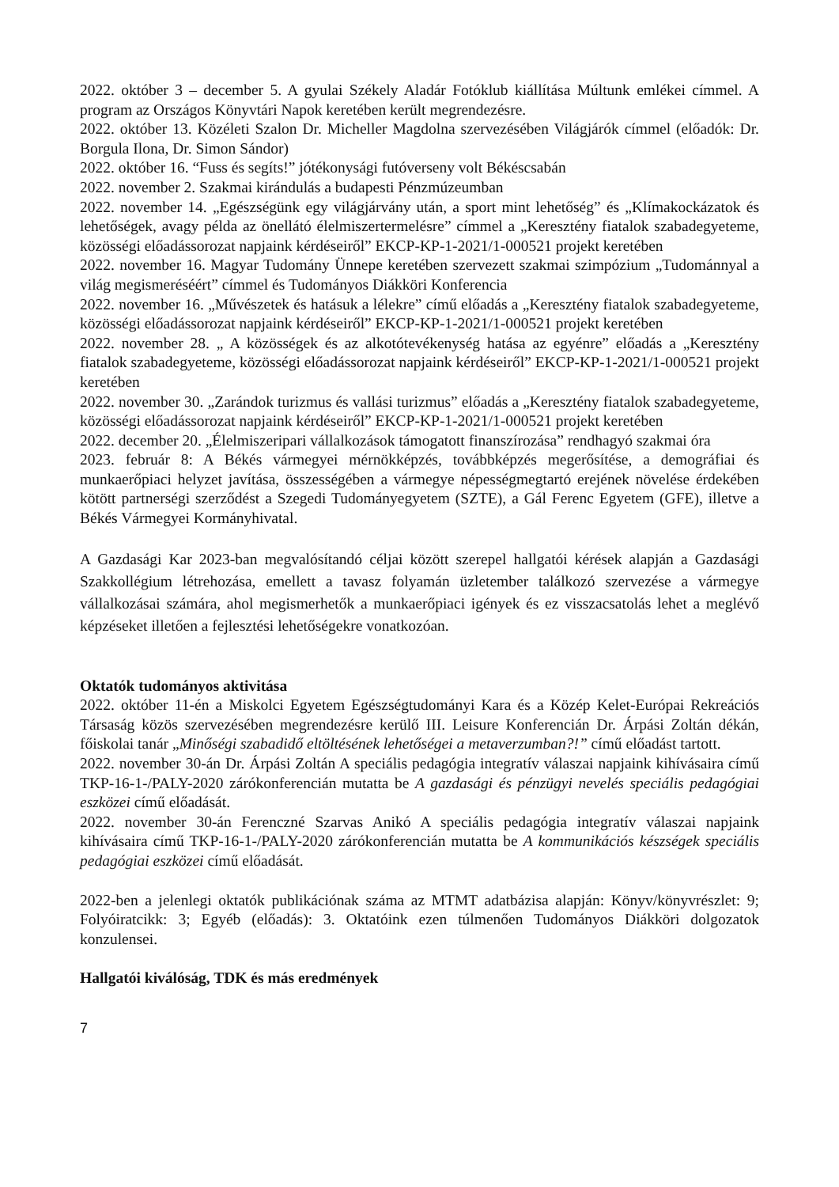2022. október 3 – december 5. A gyulai Székely Aladár Fotóklub kiállítása Múltunk emlékei címmel. A program az Országos Könyvtári Napok keretében került megrendezésre.
2022. október 13. Közéleti Szalon Dr. Micheller Magdolna szervezésében Világjárók címmel (előadók: Dr. Borgula Ilona, Dr. Simon Sándor)
2022. október 16. “Fuss és segíts!” jótékonysági futóverseny volt Békéscsabán
2022. november 2. Szakmai kirándulás a budapesti Pénzmúzeumban
2022. november 14. „Egészségünk egy világjárvány után, a sport mint lehetőség” és „Klímakockázatok és lehetőségek, avagy példa az önellátó élelmiszertermelésre” címmel a „Keresztény fiatalok szabadegyeteme, közösségi előadássorozat napjaink kérdéseiről” EKCP-KP-1-2021/1-000521 projekt keretében
2022. november 16. Magyar Tudomány Ünnepe keretében szervezett szakmai szimpózium „Tudománnyal a világ megismeréséért” címmel és Tudományos Diákköri Konferencia
2022. november 16. „Művészetek és hatásuk a lélekre” című előadás a „Keresztény fiatalok szabadegyeteme, közösségi előadássorozat napjaink kérdéseiről” EKCP-KP-1-2021/1-000521 projekt keretében
2022. november 28. „ A közösségek és az alkotótevékenység hatása az egyénre” előadás a „Keresztény fiatalok szabadegyeteme, közösségi előadássorozat napjaink kérdéseiről” EKCP-KP-1-2021/1-000521 projekt keretében
2022. november 30. „Zarándok turizmus és vallási turizmus” előadás a „Keresztény fiatalok szabadegyeteme, közösségi előadássorozat napjaink kérdéseiről” EKCP-KP-1-2021/1-000521 projekt keretében
2022. december 20. „Élelmiszeripari vállalkozások támogatott finanszírozása” rendhagyó szakmai óra
2023. február 8: A Békés vármegyei mérnökképzés, továbbképzés megerősítése, a demográfiai és munkaerőpiaci helyzet javítása, összességében a vármegye népességmegtartó erejének növelése érdekében kötött partnerségi szerződést a Szegedi Tudományegyetem (SZTE), a Gál Ferenc Egyetem (GFE), illetve a Békés Vármegyei Kormányhivatal.
A Gazdasági Kar 2023-ban megvalósítandó céljai között szerepel hallgatói kérések alapján a Gazdasági Szakkollégium létrehozása, emellett a tavasz folyamán üzletember találkozó szervezése a vármegye vállalkozásai számára, ahol megismerhetők a munkaerőpiaci igények és ez visszacsatolás lehet a meglévő képzéseket illetően a fejlesztési lehetőségekre vonatkozóan.
Oktatók tudományos aktivitása
2022. október 11-én a Miskolci Egyetem Egészségtudományi Kara és a Közép Kelet-Európai Rekreációs Társaság közös szervezésében megrendezésre kerülő III. Leisure Konferencián Dr. Árpási Zoltán dékán, főiskolai tanár „Minőségi szabadidő eltöltésének lehetőségei a metaverzumban?!” című előadást tartott.
2022. november 30-án Dr. Árpási Zoltán A speciális pedagógia integratív válaszai napjaink kihívásaira című TKP-16-1-/PALY-2020 zárókonferencián mutatta be A gazdasági és pénzügyi nevelés speciális pedagógiai eszközei című előadását.
2022. november 30-án Ferenczné Szarvas Anikó A speciális pedagógia integratív válaszai napjaink kihívásaira című TKP-16-1-/PALY-2020 zárókonferencián mutatta be A kommunikációs készségek speciális pedagógiai eszközei című előadását.
2022-ben a jelenlegi oktatók publikációnak száma az MTMT adatbázisa alapján: Könyv/könyvrészlet: 9; Folyóiratcikk: 3; Egyéb (előadás): 3. Oktatóink ezen túlmenően Tudományos Diákköri dolgozatok konzulensei.
Hallgatói kiválóság, TDK és más eredmények
7